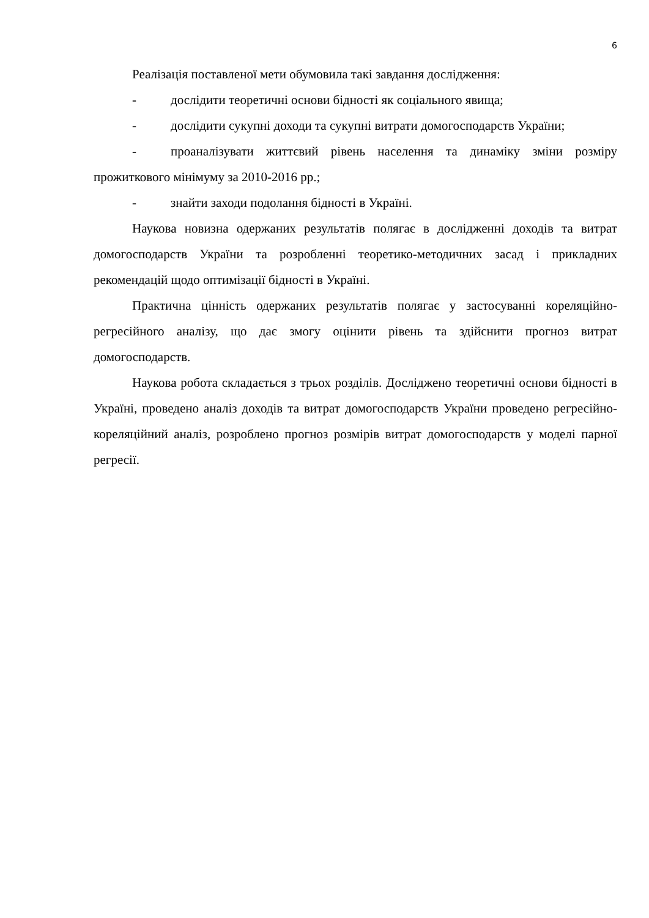6
Реалізація поставленої мети обумовила такі завдання дослідження:
- дослідити теоретичні основи бідності як соціального явища;
- дослідити сукупні доходи та сукупні витрати домогосподарств України;
- проаналізувати життєвий рівень населення та динаміку зміни розміру прожиткового мінімуму за 2010-2016 рр.;
- знайти заходи подолання бідності в Україні.
Наукова новизна одержаних результатів полягає в дослідженні доходів та витрат домогосподарств України та розробленні теоретико-методичних засад і прикладних рекомендацій щодо оптимізації бідності в Україні.
Практична цінність одержаних результатів полягає у застосуванні кореляційно-регресійного аналізу, що дає змогу оцінити рівень та здійснити прогноз витрат домогосподарств.
Наукова робота складається з трьох розділів. Досліджено теоретичні основи бідності в Україні, проведено аналіз доходів та витрат домогосподарств України проведено регресійно-кореляційний аналіз, розроблено прогноз розмірів витрат домогосподарств у моделі парної регресії.